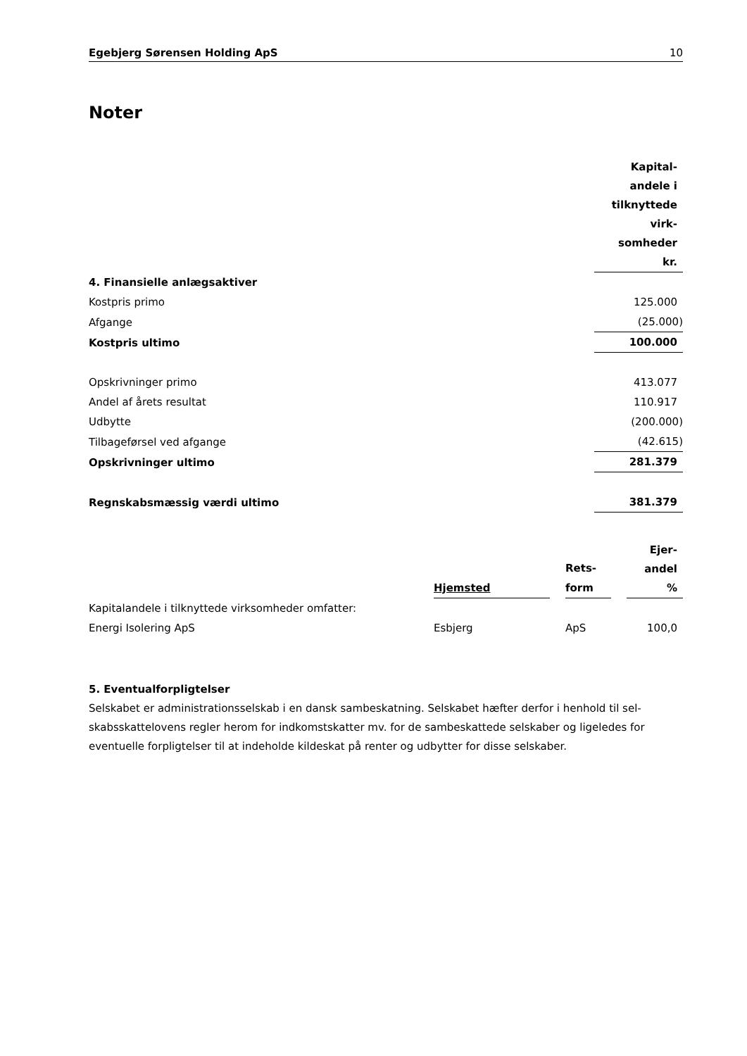Egebjerg Sørensen Holding ApS 10
Noter
| | Kapital- andele i tilknyttede virk- somheder kr. |
| 4. Finansielle anlægsaktiver | |
| Kostpris primo | 125.000 |
| Afgange | (25.000) |
| Kostpris ultimo | 100.000 |
| Opskrivninger primo | 413.077 |
| Andel af årets resultat | 110.917 |
| Udbytte | (200.000) |
| Tilbageførsel ved afgange | (42.615) |
| Opskrivninger ultimo | 281.379 |
| Regnskabsmæssig værdi ultimo | 381.379 |
| | Hjemsted | | Rets- form | | Ejer- andel % |
| Kapitalandele i tilknyttede virksomheder omfatter: | | | | | |
| Energi Isolering ApS | Esbjerg | | ApS | | 100,0 |
5. Eventualforpligtelser
Selskabet er administrationsselskab i en dansk sambeskatning. Selskabet hæfter derfor i henhold til sel­skabsskattelovens regler herom for indkomstskatter mv. for de sambeskattede selskaber og ligeledes for eventuelle forpligtelser til at indeholde kildeskat på renter og udbytter for disse selskaber.